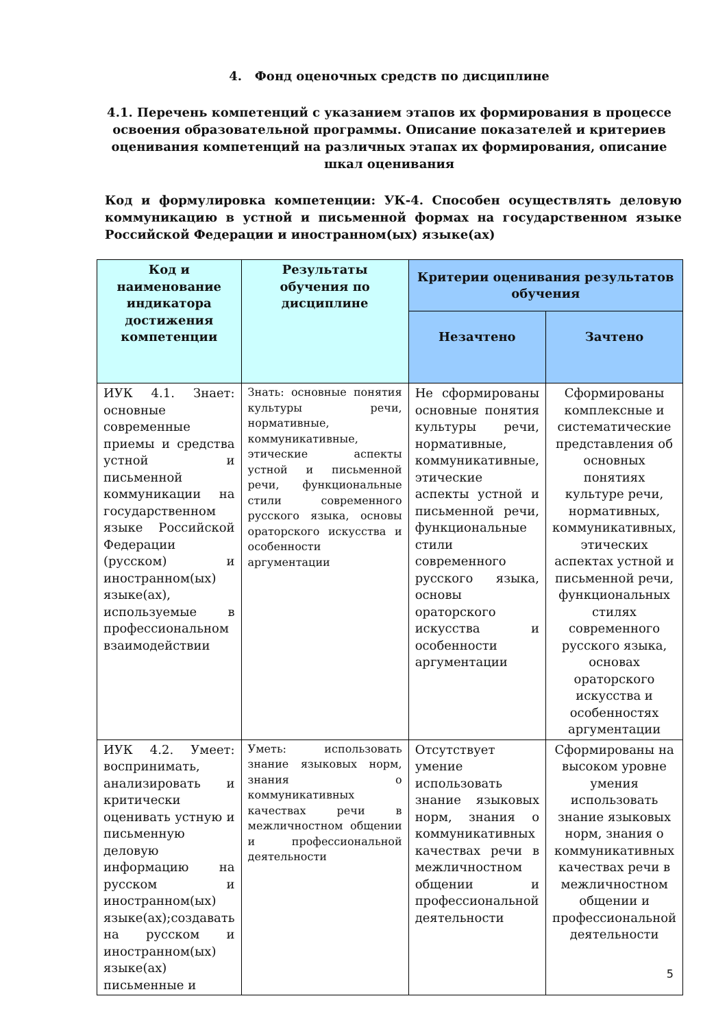4. Фонд оценочных средств по дисциплине
4.1. Перечень компетенций с указанием этапов их формирования в процессе освоения образовательной программы. Описание показателей и критериев оценивания компетенций на различных этапах их формирования, описание шкал оценивания
Код и формулировка компетенции: УК-4. Способен осуществлять деловую коммуникацию в устной и письменной формах на государственном языке Российской Федерации и иностранном(ых) языке(ах)
| Код и наименование индикатора достижения компетенции | Результаты обучения по дисциплине | Критерии оценивания результатов обучения | |
| --- | --- | --- | --- |
| | | Незачтено | Зачтено |
| ИУК 4.1. Знает: основные современные приемы и средства устной и письменной коммуникации на государственном языке Российской Федерации (русском) и иностранном(ых) языке(ах), используемые в профессиональном взаимодействии | Знать: основные понятия культуры речи, нормативные, коммуникативные, этические аспекты устной и письменной речи, функциональные стили современного русского языка, основы ораторского искусства и особенности аргументации | Не сформированы основные понятия культуры речи, нормативные, коммуникативные, этические аспекты устной и письменной речи, функциональные стили современного русского языка, основы ораторского искусства и особенности аргументации | Сформированы комплексные и систематические представления об основных понятиях культуре речи, нормативных, коммуникативных, этических аспектах устной и письменной речи, функциональных стилях современного русского языка, основах ораторского искусства и особенностях аргументации |
| ИУК 4.2. Умеет: воспринимать, анализировать и критически оценивать устную и письменную деловую информацию на русском и иностранном(ых) языке(ах);создавать на русском и иностранном(ых) языке(ах) письменные и | Уметь: использовать знание языковых норм, знания о коммуникативных качествах речи в межличностном общении и профессиональной деятельности | Отсутствует умение использовать знание языковых норм, знания о коммуникативных качествах речи в межличностном общении и профессиональной деятельности | Сформированы на высоком уровне умения использовать знание языковых норм, знания о коммуникативных качествах речи в межличностном общении и профессиональной деятельности |
5